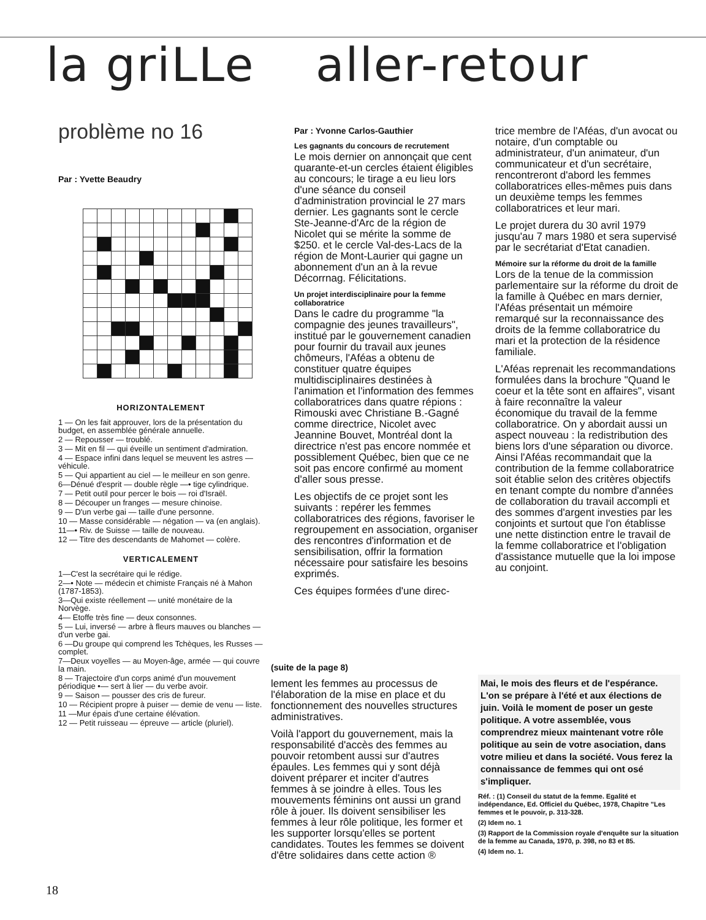la griLLe aller-retour
problème no 16
Par : Yvette Beaudry
HORIZONTALEMENT
1 — On les fait approuver, lors de la présentation du budget, en assemblée générale annuelle.
2 — Repousser — troublé.
3 — Mit en fil — qui éveille un sentiment d'admiration.
4 — Espace infini dans lequel se meuvent les astres — véhicule.
5 — Qui appartient au ciel — le meilleur en son genre.
6—Dénué d'esprit — double règle —• tige cylindrique.
7 — Petit outil pour percer le bois — roi d'Israël.
8 — Découper un franges — mesure chinoise.
9 — D'un verbe gai — taille d'une personne.
10 — Masse considérable — négation — va (en anglais).
11—• Riv. de Suisse — taille de nouveau.
12 — Titre des descendants de Mahomet — colère.
VERTICALEMENT
1—C'est la secrétaire qui le rédige.
2—• Note — médecin et chimiste Français né à Mahon (1787-1853).
3—Qui existe réellement — unité monétaire de la Norvège.
4— Etoffe très fine — deux consonnes.
5 — Lui, inversé — arbre à fleurs mauves ou blanches — d'un verbe gai.
6 —Du groupe qui comprend les Tchèques, les Russes — complet.
7—Deux voyelles — au Moyen-âge, armée — qui couvre la main.
8 — Trajectoire d'un corps animé d'un mouvement périodique •— sert à lier — du verbe avoir.
9 — Saison — pousser des cris de fureur.
10 — Récipient propre à puiser — demie de venu — liste.
11 —Mur épais d'une certaine élévation.
12 — Petit ruisseau — épreuve — article (pluriel).
Par : Yvonne Carlos-Gauthier
Les gagnants du concours de recrutement
Le mois dernier on annonçait que cent quarante-et-un cercles étaient éligibles au concours; le tirage a eu lieu lors d'une séance du conseil d'administration provincial le 27 mars dernier. Les gagnants sont le cercle Ste-Jeanne-d'Arc de la région de Nicolet qui se mérite la somme de $250. et le cercle Val-des-Lacs de la région de Mont-Laurier qui gagne un abonnement d'un an à la revue Décorrnag. Félicitations.
Un projet interdisciplinaire pour la femme collaboratrice
Dans le cadre du programme "la compagnie des jeunes travailleurs", institué par le gouvernement canadien pour fournir du travail aux jeunes chômeurs, l'Aféas a obtenu de constituer quatre équipes multidisciplinaires destinées à l'animation et l'information des femmes collaboratrices dans quatre répions : Rimouski avec Christiane B.-Gagné comme directrice, Nicolet avec Jeannine Bouvet, Montréal dont la directrice n'est pas encore nommée et possiblement Québec, bien que ce ne soit pas encore confirmé au moment d'aller sous presse.
Les objectifs de ce projet sont les suivants : repérer les femmes collaboratrices des régions, favoriser le regroupement en association, organiser des rencontres d'information et de sensibilisation, offrir la formation nécessaire pour satisfaire les besoins exprimés.
Ces équipes formées d'une direc-
trice membre de l'Aféas, d'un avocat ou notaire, d'un comptable ou administrateur, d'un animateur, d'un communicateur et d'un secrétaire, rencontreront d'abord les femmes collaboratrices elles-mêmes puis dans un deuxième temps les femmes collaboratrices et leur mari.
Le projet durera du 30 avril 1979 jusqu'au 7 mars 1980 et sera supervisé par le secrétariat d'Etat canadien.
Mémoire sur la réforme du droit de la famille
Lors de la tenue de la commission parlementaire sur la réforme du droit de la famille à Québec en mars dernier, l'Aféas présentait un mémoire remarqué sur la reconnaissance des droits de la femme collaboratrice du mari et la protection de la résidence familiale.
L'Aféas reprenait les recommandations formulées dans la brochure "Quand le coeur et la tête sont en affaires", visant à faire reconnaître la valeur économique du travail de la femme collaboratrice. On y abordait aussi un aspect nouveau : la redistribution des biens lors d'une séparation ou divorce. Ainsi l'Aféas recommandait que la contribution de la femme collaboratrice soit établie selon des critères objectifs en tenant compte du nombre d'années de collaboration du travail accompli et des sommes d'argent investies par les conjoints et surtout que l'on établisse une nette distinction entre le travail de la femme collaboratrice et l'obligation d'assistance mutuelle que la loi impose au conjoint.
(suite de la page 8)
lement les femmes au processus de l'élaboration de la mise en place et du fonctionnement des nouvelles structures administratives.
Voilà l'apport du gouvernement, mais la responsabilité d'accès des femmes au pouvoir retombent aussi sur d'autres épaules. Les femmes qui y sont déjà doivent préparer et inciter d'autres femmes à se joindre à elles. Tous les mouvements féminins ont aussi un grand rôle à jouer. Ils doivent sensibiliser les femmes à leur rôle politique, les former et les supporter lorsqu'elles se portent candidates. Toutes les femmes se doivent d'être solidaires dans cette action ®
Mai, le mois des fleurs et de l'espérance. L'on se prépare à l'été et aux élections de juin. Voilà le moment de poser un geste politique. A votre assemblée, vous comprendrez mieux maintenant votre rôle politique au sein de votre asociation, dans votre milieu et dans la société. Vous ferez la connaissance de femmes qui ont osé s'impliquer.
Réf. : (1) Conseil du statut de la femme. Egalité et indépendance, Ed. Officiel du Québec, 1978, Chapitre "Les femmes et le pouvoir, p. 313-328.
(2) Idem no. 1
(3) Rapport de la Commission royale d'enquête sur la situation de la femme au Canada, 1970, p. 398, no 83 et 85.
(4) Idem no. 1.
18